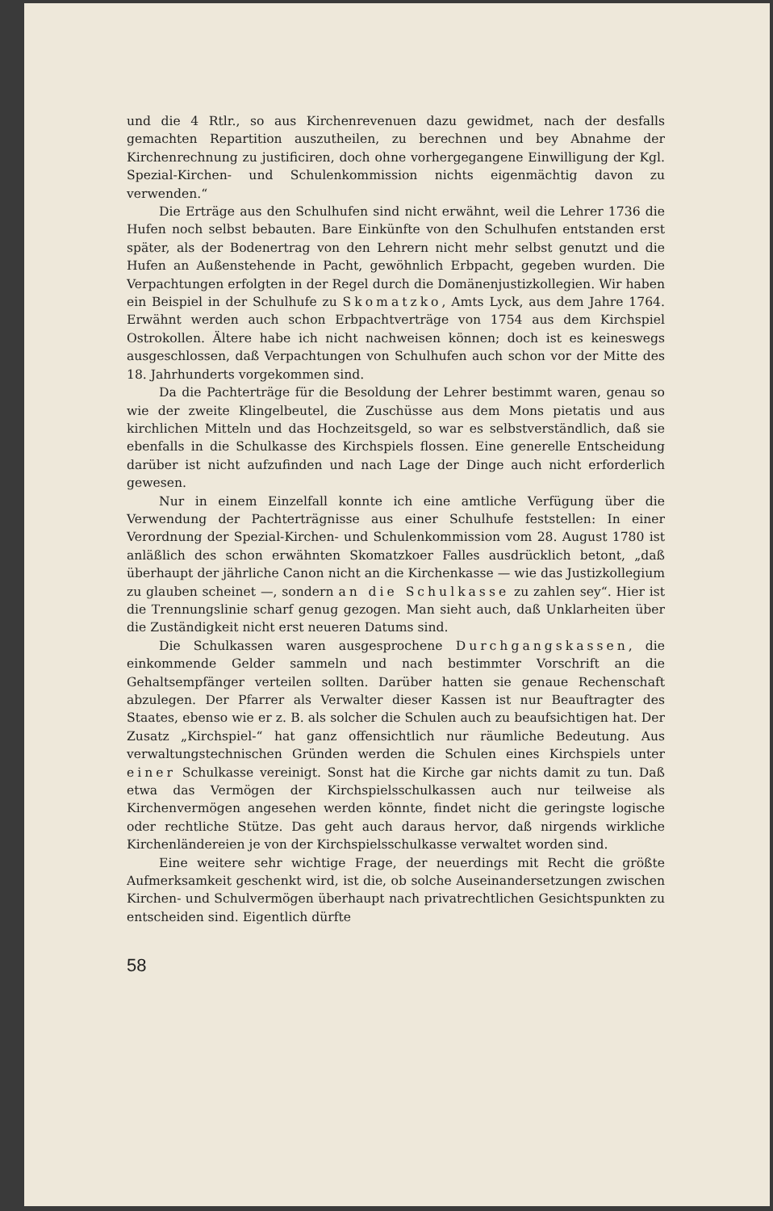und die 4 Rtlr., so aus Kirchenrevenuen dazu gewidmet, nach der desfalls gemachten Repartition auszutheilen, zu berechnen und bey Abnahme der Kirchenrechnung zu justificiren, doch ohne vorhergegangene Einwilligung der Kgl. Spezial-Kirchen- und Schulenkommission nichts eigenmächtig davon zu verwenden.“
Die Erträge aus den Schulhufen sind nicht erwähnt, weil die Lehrer 1736 die Hufen noch selbst bebauten. Bare Einkünfte von den Schulhufen entstanden erst später, als der Bodenertrag von den Lehrern nicht mehr selbst genutzt und die Hufen an Außenstehende in Pacht, gewöhnlich Erbpacht, gegeben wurden. Die Verpachtungen erfolgten in der Regel durch die Domänenjustizkollegien. Wir haben ein Beispiel in der Schulhufe zu Skomatzko, Amts Lyck, aus dem Jahre 1764. Erwähnt werden auch schon Erbpachtverträge von 1754 aus dem Kirchspiel Ostrokollen. Ältere habe ich nicht nachweisen können; doch ist es keineswegs ausgeschlossen, daß Verpachtungen von Schulhufen auch schon vor der Mitte des 18. Jahrhunderts vorgekommen sind.
Da die Pachterträge für die Besoldung der Lehrer bestimmt waren, genau so wie der zweite Klingelbeutel, die Zuschüsse aus dem Mons pietatis und aus kirchlichen Mitteln und das Hochzeitsgeld, so war es selbstverständlich, daß sie ebenfalls in die Schulkasse des Kirchspiels flossen. Eine generelle Entscheidung darüber ist nicht aufzufinden und nach Lage der Dinge auch nicht erforderlich gewesen.
Nur in einem Einzelfall konnte ich eine amtliche Verfügung über die Verwendung der Pachterträgnisse aus einer Schulhufe feststellen: In einer Verordnung der Spezial-Kirchen- und Schulenkommission vom 28. August 1780 ist anläßlich des schon erwähnten Skomatzkoer Falles ausdrücklich betont, „daß überhaupt der jährliche Canon nicht an die Kirchenkasse — wie das Justizkollegium zu glauben scheinet —, sondern an die Schulkasse zu zahlen sey“. Hier ist die Trennungslinie scharf genug gezogen. Man sieht auch, daß Unklarheiten über die Zuständigkeit nicht erst neueren Datums sind.
Die Schulkassen waren ausgesprochene Durchgangskassen, die einkommende Gelder sammeln und nach bestimmter Vorschrift an die Gehaltsempfänger verteilen sollten. Darüber hatten sie genaue Rechenschaft abzulegen. Der Pfarrer als Verwalter dieser Kassen ist nur Beauftragter des Staates, ebenso wie er z. B. als solcher die Schulen auch zu beaufsichtigen hat. Der Zusatz „Kirchspiel-“ hat ganz offensichtlich nur räumliche Bedeutung. Aus verwaltungstechnischen Gründen werden die Schulen eines Kirchspiels unter einer Schulkasse vereinigt. Sonst hat die Kirche gar nichts damit zu tun. Daß etwa das Vermögen der Kirchspielsschulkassen auch nur teilweise als Kirchenvermögen angesehen werden könnte, findet nicht die geringste logische oder rechtliche Stütze. Das geht auch daraus hervor, daß nirgends wirkliche Kirchenländereien je von der Kirchspielsschulkasse verwaltet worden sind.
Eine weitere sehr wichtige Frage, der neuerdings mit Recht die größte Aufmerksamkeit geschenkt wird, ist die, ob solche Auseinandersetzungen zwischen Kirchen- und Schulvermögen überhaupt nach privatrechtlichen Gesichtspunkten zu entscheiden sind. Eigentlich dürfte
58